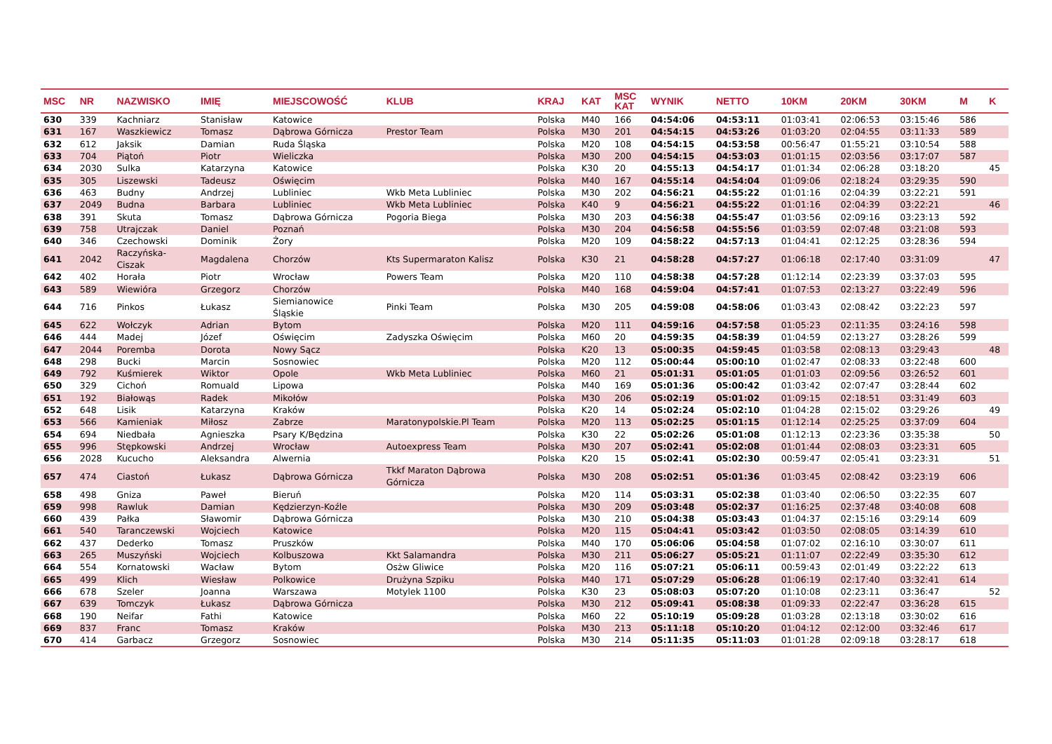| MSC | NR | NAZWISKO | IMIĘ | MIEJSCOWOŚĆ | KLUB | KRAJ | KAT | MSC KAT | WYNIK | NETTO | 10KM | 20KM | 30KM | M | K |
| --- | --- | --- | --- | --- | --- | --- | --- | --- | --- | --- | --- | --- | --- | --- | --- |
| 630 | 339 | Kachniarz | Stanisław | Katowice | | Polska | M40 | 166 | 04:54:06 | 04:53:11 | 01:03:41 | 02:06:53 | 03:15:46 | 586 | |
| 631 | 167 | Waszkiewicz | Tomasz | Dąbrowa Górnicza | Prestor Team | Polska | M30 | 201 | 04:54:15 | 04:53:26 | 01:03:20 | 02:04:55 | 03:11:33 | 589 | |
| 632 | 612 | Jaksik | Damian | Ruda Śląska | | Polska | M20 | 108 | 04:54:15 | 04:53:58 | 00:56:47 | 01:55:21 | 03:10:54 | 588 | |
| 633 | 704 | Piątoń | Piotr | Wieliczka | | Polska | M30 | 200 | 04:54:15 | 04:53:03 | 01:01:15 | 02:03:56 | 03:17:07 | 587 | |
| 634 | 2030 | Sulka | Katarzyna | Katowice | | Polska | K30 | 20 | 04:55:13 | 04:54:17 | 01:01:34 | 02:06:28 | 03:18:20 | | 45 |
| 635 | 305 | Liszewski | Tadeusz | Oświęcim | | Polska | M40 | 167 | 04:55:14 | 04:54:04 | 01:09:06 | 02:18:24 | 03:29:35 | 590 | |
| 636 | 463 | Budny | Andrzej | Lubliniec | Wkb Meta Lubliniec | Polska | M30 | 202 | 04:56:21 | 04:55:22 | 01:01:16 | 02:04:39 | 03:22:21 | 591 | |
| 637 | 2049 | Budna | Barbara | Lubliniec | Wkb Meta Lubliniec | Polska | K40 | 9 | 04:56:21 | 04:55:22 | 01:01:16 | 02:04:39 | 03:22:21 | | 46 |
| 638 | 391 | Skuta | Tomasz | Dąbrowa Górnicza | Pogoria Biega | Polska | M30 | 203 | 04:56:38 | 04:55:47 | 01:03:56 | 02:09:16 | 03:23:13 | 592 | |
| 639 | 758 | Utrajczak | Daniel | Poznań | | Polska | M30 | 204 | 04:56:58 | 04:55:56 | 01:03:59 | 02:07:48 | 03:21:08 | 593 | |
| 640 | 346 | Czechowski | Dominik | Żory | | Polska | M20 | 109 | 04:58:22 | 04:57:13 | 01:04:41 | 02:12:25 | 03:28:36 | 594 | |
| 641 | 2042 | Raczyńska- Ciszak | Magdalena | Chorzów | Kts Supermaraton Kalisz | Polska | K30 | 21 | 04:58:28 | 04:57:27 | 01:06:18 | 02:17:40 | 03:31:09 | | 47 |
| 642 | 402 | Horała | Piotr | Wrocław | Powers Team | Polska | M20 | 110 | 04:58:38 | 04:57:28 | 01:12:14 | 02:23:39 | 03:37:03 | 595 | |
| 643 | 589 | Wiewióra | Grzegorz | Chorzów | | Polska | M40 | 168 | 04:59:04 | 04:57:41 | 01:07:53 | 02:13:27 | 03:22:49 | 596 | |
| 644 | 716 | Pinkos | Łukasz | Siemianowice Śląskie | Pinki Team | Polska | M30 | 205 | 04:59:08 | 04:58:06 | 01:03:43 | 02:08:42 | 03:22:23 | 597 | |
| 645 | 622 | Wołczyk | Adrian | Bytom | | Polska | M20 | 111 | 04:59:16 | 04:57:58 | 01:05:23 | 02:11:35 | 03:24:16 | 598 | |
| 646 | 444 | Madej | Józef | Oświęcim | Zadyszka Oświęcim | Polska | M60 | 20 | 04:59:35 | 04:58:39 | 01:04:59 | 02:13:27 | 03:28:26 | 599 | |
| 647 | 2044 | Poremba | Dorota | Nowy Sącz | | Polska | K20 | 13 | 05:00:35 | 04:59:45 | 01:03:58 | 02:08:13 | 03:29:43 | | 48 |
| 648 | 298 | Bucki | Marcin | Sosnowiec | | Polska | M20 | 112 | 05:00:44 | 05:00:10 | 01:02:47 | 02:08:33 | 03:22:48 | 600 | |
| 649 | 792 | Kuśmierek | Wiktor | Opole | Wkb Meta Lubliniec | Polska | M60 | 21 | 05:01:31 | 05:01:05 | 01:01:03 | 02:09:56 | 03:26:52 | 601 | |
| 650 | 329 | Cichoń | Romuald | Lipowa | | Polska | M40 | 169 | 05:01:36 | 05:00:42 | 01:03:42 | 02:07:47 | 03:28:44 | 602 | |
| 651 | 192 | Białowąs | Radek | Mikołów | | Polska | M30 | 206 | 05:02:19 | 05:01:02 | 01:09:15 | 02:18:51 | 03:31:49 | 603 | |
| 652 | 648 | Lisik | Katarzyna | Kraków | | Polska | K20 | 14 | 05:02:24 | 05:02:10 | 01:04:28 | 02:15:02 | 03:29:26 | | 49 |
| 653 | 566 | Kamieniak | Miłosz | Zabrze | Maratonypolskie.Pl Team | Polska | M20 | 113 | 05:02:25 | 05:01:15 | 01:12:14 | 02:25:25 | 03:37:09 | 604 | |
| 654 | 694 | Niedbała | Agnieszka | Psary K/Będzina | | Polska | K30 | 22 | 05:02:26 | 05:01:08 | 01:12:13 | 02:23:36 | 03:35:38 | | 50 |
| 655 | 996 | Stępkowski | Andrzej | Wrocław | Autoexpress Team | Polska | M30 | 207 | 05:02:41 | 05:02:08 | 01:01:44 | 02:08:03 | 03:23:31 | 605 | |
| 656 | 2028 | Kucucho | Aleksandra | Alwernia | | Polska | K20 | 15 | 05:02:41 | 05:02:30 | 00:59:47 | 02:05:41 | 03:23:31 | | 51 |
| 657 | 474 | Ciastoń | Łukasz | Dąbrowa Górnicza | Tkkf Maraton Dąbrowa Górnicza | Polska | M30 | 208 | 05:02:51 | 05:01:36 | 01:03:45 | 02:08:42 | 03:23:19 | 606 | |
| 658 | 498 | Gniza | Paweł | Bieruń | | Polska | M20 | 114 | 05:03:31 | 05:02:38 | 01:03:40 | 02:06:50 | 03:22:35 | 607 | |
| 659 | 998 | Rawluk | Damian | Kędzierzyn-Koźle | | Polska | M30 | 209 | 05:03:48 | 05:02:37 | 01:16:25 | 02:37:48 | 03:40:08 | 608 | |
| 660 | 439 | Pałka | Sławomir | Dąbrowa Górnicza | | Polska | M30 | 210 | 05:04:38 | 05:03:43 | 01:04:37 | 02:15:16 | 03:29:14 | 609 | |
| 661 | 540 | Taranczewski | Wojciech | Katowice | | Polska | M20 | 115 | 05:04:41 | 05:03:42 | 01:03:50 | 02:08:05 | 03:14:39 | 610 | |
| 662 | 437 | Dederko | Tomasz | Pruszków | | Polska | M40 | 170 | 05:06:06 | 05:04:58 | 01:07:02 | 02:16:10 | 03:30:07 | 611 | |
| 663 | 265 | Muszyński | Wojciech | Kolbuszowa | Kkt Salamandra | Polska | M30 | 211 | 05:06:27 | 05:05:21 | 01:11:07 | 02:22:49 | 03:35:30 | 612 | |
| 664 | 554 | Kornatowski | Wacław | Bytom | Osżw Gliwice | Polska | M20 | 116 | 05:07:21 | 05:06:11 | 00:59:43 | 02:01:49 | 03:22:22 | 613 | |
| 665 | 499 | Klich | Wiesław | Polkowice | Drużyna Szpiku | Polska | M40 | 171 | 05:07:29 | 05:06:28 | 01:06:19 | 02:17:40 | 03:32:41 | 614 | |
| 666 | 678 | Szeler | Joanna | Warszawa | Motylek 1100 | Polska | K30 | 23 | 05:08:03 | 05:07:20 | 01:10:08 | 02:23:11 | 03:36:47 | | 52 |
| 667 | 639 | Tomczyk | Łukasz | Dąbrowa Górnicza | | Polska | M30 | 212 | 05:09:41 | 05:08:38 | 01:09:33 | 02:22:47 | 03:36:28 | 615 | |
| 668 | 190 | Neifar | Fathi | Katowice | | Polska | M60 | 22 | 05:10:19 | 05:09:28 | 01:03:28 | 02:13:18 | 03:30:02 | 616 | |
| 669 | 837 | Franc | Tomasz | Kraków | | Polska | M30 | 213 | 05:11:18 | 05:10:20 | 01:04:12 | 02:12:00 | 03:32:46 | 617 | |
| 670 | 414 | Garbacz | Grzegorz | Sosnowiec | | Polska | M30 | 214 | 05:11:35 | 05:11:03 | 01:01:28 | 02:09:18 | 03:28:17 | 618 | |